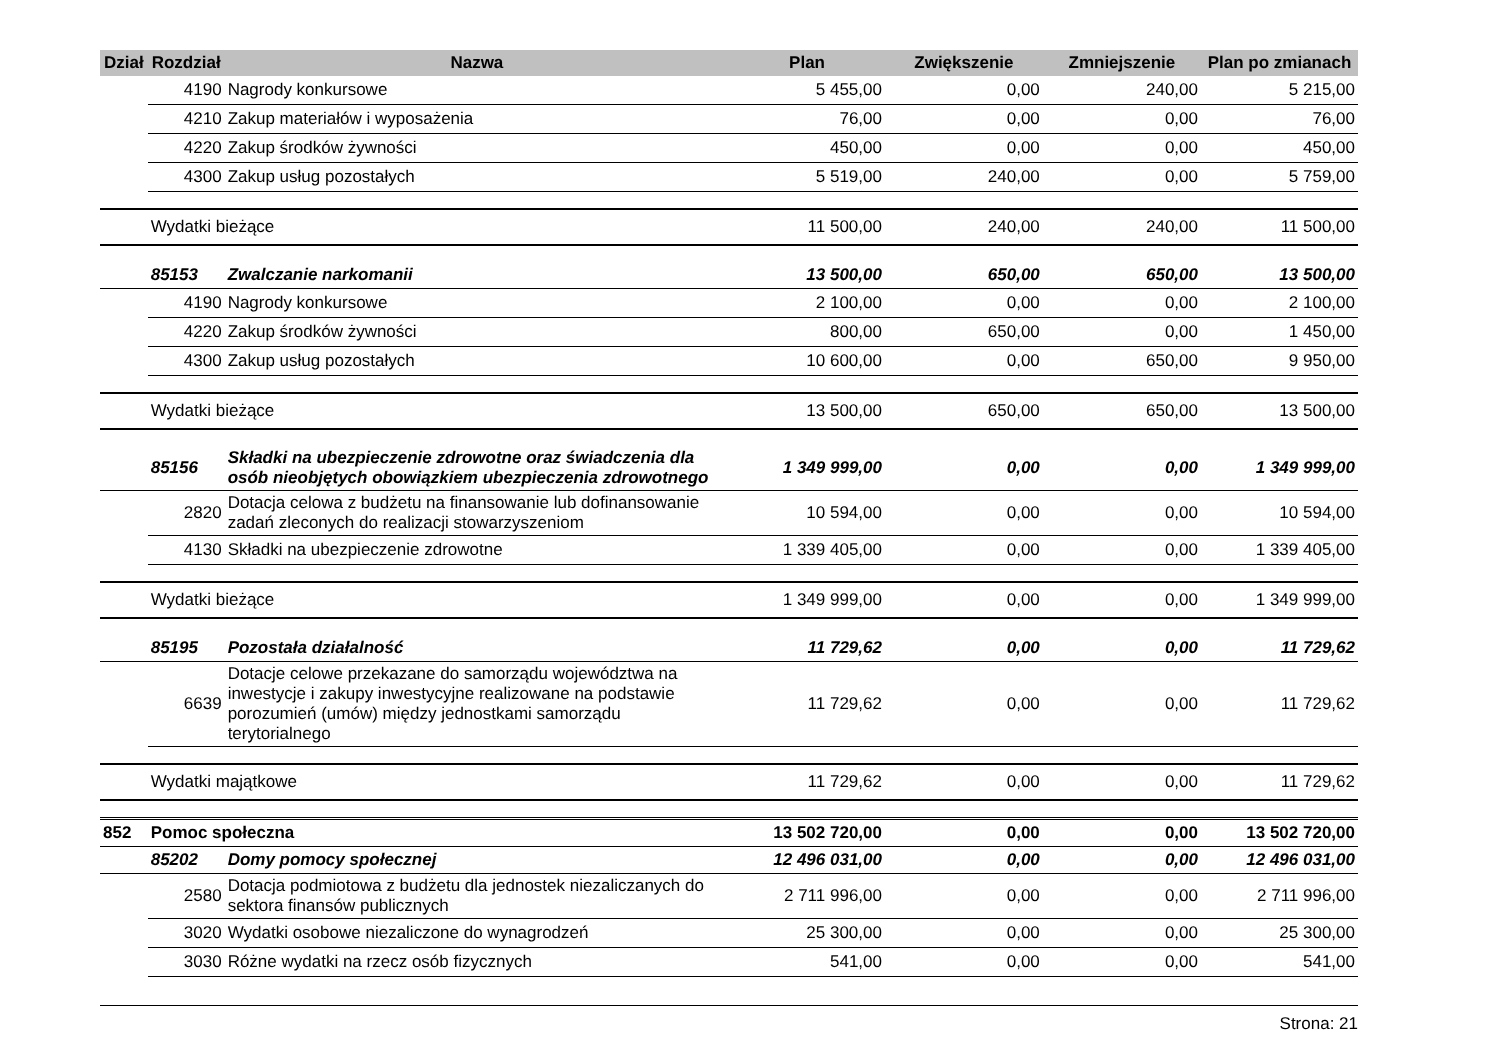| Dział | Rozdział | Nazwa | Plan | Zwiększenie | Zmniejszenie | Plan po zmianach |
| --- | --- | --- | --- | --- | --- | --- |
| | 4190 | Nagrody konkursowe | 5 455,00 | 0,00 | 240,00 | 5 215,00 |
| | 4210 | Zakup materiałów i wyposażenia | 76,00 | 0,00 | 0,00 | 76,00 |
| | 4220 | Zakup środków żywności | 450,00 | 0,00 | 0,00 | 450,00 |
| | 4300 | Zakup usług pozostałych | 5 519,00 | 240,00 | 0,00 | 5 759,00 |
| | Wydatki bieżące | | 11 500,00 | 240,00 | 240,00 | 11 500,00 |
| | 85153 | Zwalczanie narkomanii | 13 500,00 | 650,00 | 650,00 | 13 500,00 |
| | 4190 | Nagrody konkursowe | 2 100,00 | 0,00 | 0,00 | 2 100,00 |
| | 4220 | Zakup środków żywności | 800,00 | 650,00 | 0,00 | 1 450,00 |
| | 4300 | Zakup usług pozostałych | 10 600,00 | 0,00 | 650,00 | 9 950,00 |
| | Wydatki bieżące | | 13 500,00 | 650,00 | 650,00 | 13 500,00 |
| | 85156 | Składki na ubezpieczenie zdrowotne oraz świadczenia dla osób nieobjętych obowiązkiem ubezpieczenia zdrowotnego | 1 349 999,00 | 0,00 | 0,00 | 1 349 999,00 |
| | 2820 | Dotacja celowa z budżetu na finansowanie lub dofinansowanie zadań zleconych do realizacji stowarzyszeniom | 10 594,00 | 0,00 | 0,00 | 10 594,00 |
| | 4130 | Składki na ubezpieczenie zdrowotne | 1 339 405,00 | 0,00 | 0,00 | 1 339 405,00 |
| | Wydatki bieżące | | 1 349 999,00 | 0,00 | 0,00 | 1 349 999,00 |
| | 85195 | Pozostała działalność | 11 729,62 | 0,00 | 0,00 | 11 729,62 |
| | 6639 | Dotacje celowe przekazane do samorządu województwa na inwestycje i zakupy inwestycyjne realizowane na podstawie porozumień (umów) między jednostkami samorządu terytorialnego | 11 729,62 | 0,00 | 0,00 | 11 729,62 |
| | Wydatki majątkowe | | 11 729,62 | 0,00 | 0,00 | 11 729,62 |
| 852 | Pomoc społeczna | | 13 502 720,00 | 0,00 | 0,00 | 13 502 720,00 |
| | 85202 | Domy pomocy społecznej | 12 496 031,00 | 0,00 | 0,00 | 12 496 031,00 |
| | 2580 | Dotacja podmiotowa z budżetu dla jednostek niezaliczanych do sektora finansów publicznych | 2 711 996,00 | 0,00 | 0,00 | 2 711 996,00 |
| | 3020 | Wydatki osobowe niezaliczone do wynagrodzeń | 25 300,00 | 0,00 | 0,00 | 25 300,00 |
| | 3030 | Różne wydatki na rzecz osób fizycznych | 541,00 | 0,00 | 0,00 | 541,00 |
Strona: 21